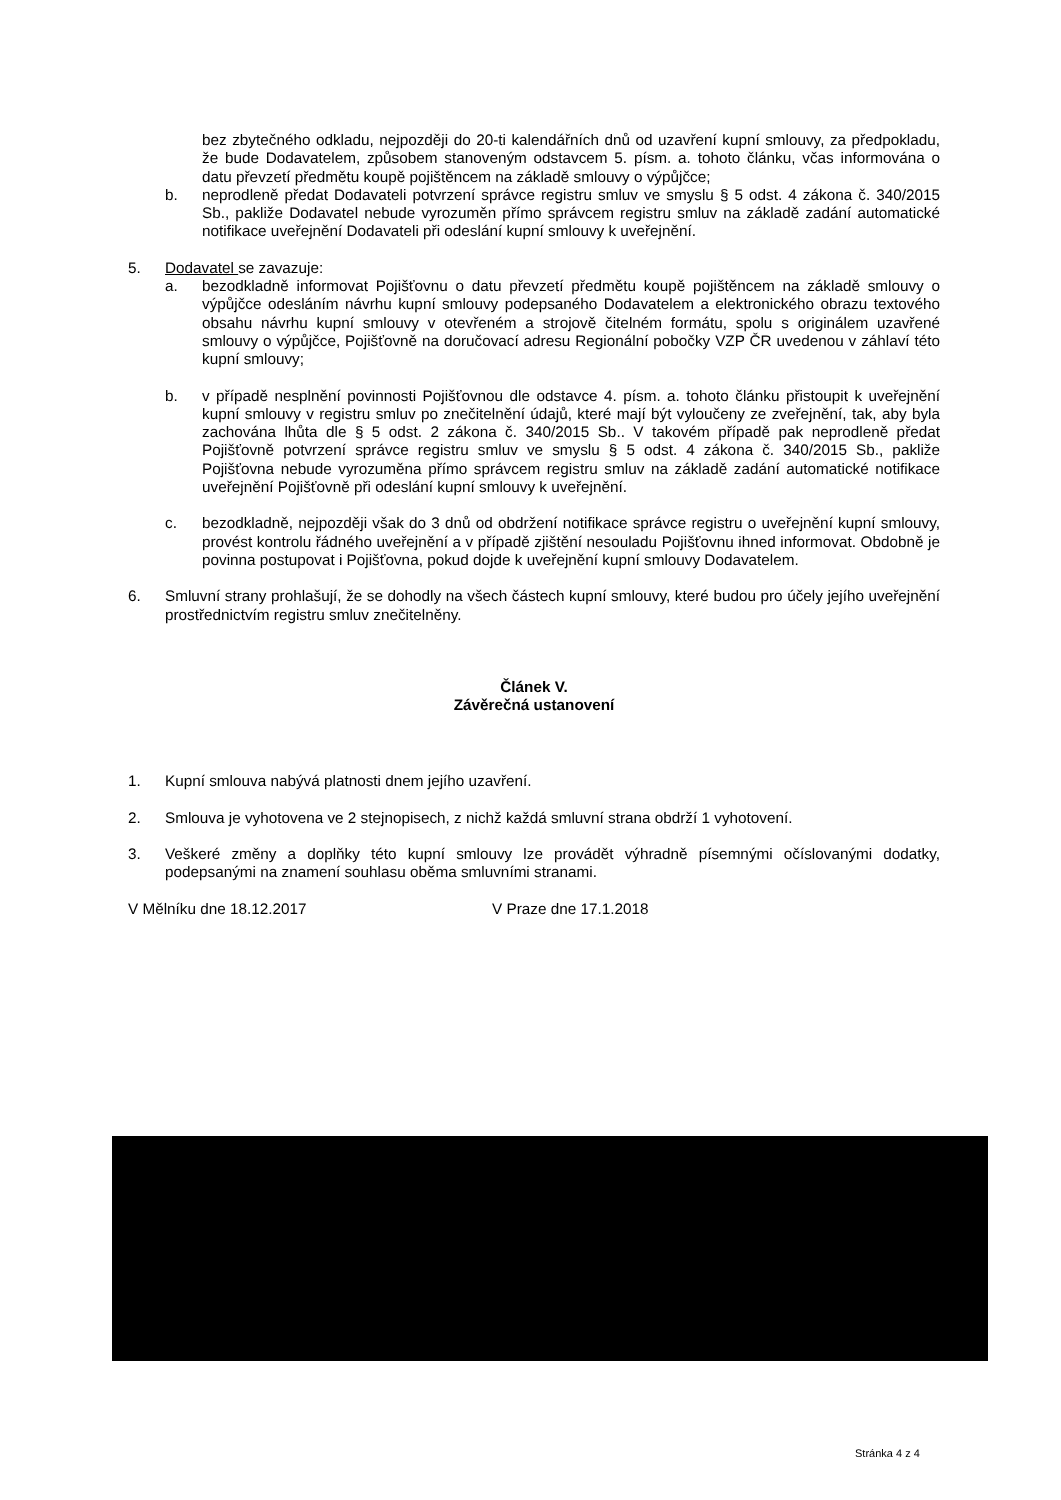bez zbytečného odkladu, nejpozději do 20-ti kalendářních dnů od uzavření kupní smlouvy, za předpokladu, že bude Dodavatelem, způsobem stanoveným odstavcem 5. písm. a. tohoto článku, včas informována o datu převzetí předmětu koupě pojištěncem na základě smlouvy o výpůjčce;
b. neprodleně předat Dodavateli potvrzení správce registru smluv ve smyslu § 5 odst. 4 zákona č. 340/2015 Sb., pakliže Dodavatel nebude vyrozuměn přímo správcem registru smluv na základě zadání automatické notifikace uveřejnění Dodavateli při odeslání kupní smlouvy k uveřejnění.
5. Dodavatel se zavazuje:
a. bezodkladně informovat Pojišťovnu o datu převzetí předmětu koupě pojištěncem na základě smlouvy o výpůjčce odesláním návrhu kupní smlouvy podepsaného Dodavatelem a elektronického obrazu textového obsahu návrhu kupní smlouvy v otevřeném a strojově čitelném formátu, spolu s originálem uzavřené smlouvy o výpůjčce, Pojišťovně na doručovací adresu Regionální pobočky VZP ČR uvedenou v záhlaví této kupní smlouvy;
b. v případě nesplnění povinnosti Pojišťovnou dle odstavce 4. písm. a. tohoto článku přistoupit k uveřejnění kupní smlouvy v registru smluv po znečitelnění údajů, které mají být vyloučeny ze zveřejnění, tak, aby byla zachována lhůta dle § 5 odst. 2 zákona č. 340/2015 Sb.. V takovém případě pak neprodleně předat Pojišťovně potvrzení správce registru smluv ve smyslu § 5 odst. 4 zákona č. 340/2015 Sb., pakliže Pojišťovna nebude vyrozuměna přímo správcem registru smluv na základě zadání automatické notifikace uveřejnění Pojišťovně při odeslání kupní smlouvy k uveřejnění.
c. bezodkladně, nejpozději však do 3 dnů od obdržení notifikace správce registru o uveřejnění kupní smlouvy, provést kontrolu řádného uveřejnění a v případě zjištění nesouladu Pojišťovnu ihned informovat. Obdobně je povinna postupovat i Pojišťovna, pokud dojde k uveřejnění kupní smlouvy Dodavatelem.
6. Smluvní strany prohlašují, že se dohodly na všech částech kupní smlouvy, které budou pro účely jejího uveřejnění prostřednictvím registru smluv znečitelněny.
Článek V.
Závěrečná ustanovení
1. Kupní smlouva nabývá platnosti dnem jejího uzavření.
2. Smlouva je vyhotovena ve 2 stejnopisech, z nichž každá smluvní strana obdrží 1 vyhotovení.
3. Veškeré změny a doplňky této kupní smlouvy lze provádět výhradně písemnými očíslovanými dodatky, podepsanými na znamení souhlasu oběma smluvními stranami.
V Mělníku dne 18.12.2017 V Praze dne 17.1.2018
Stránka 4 z 4